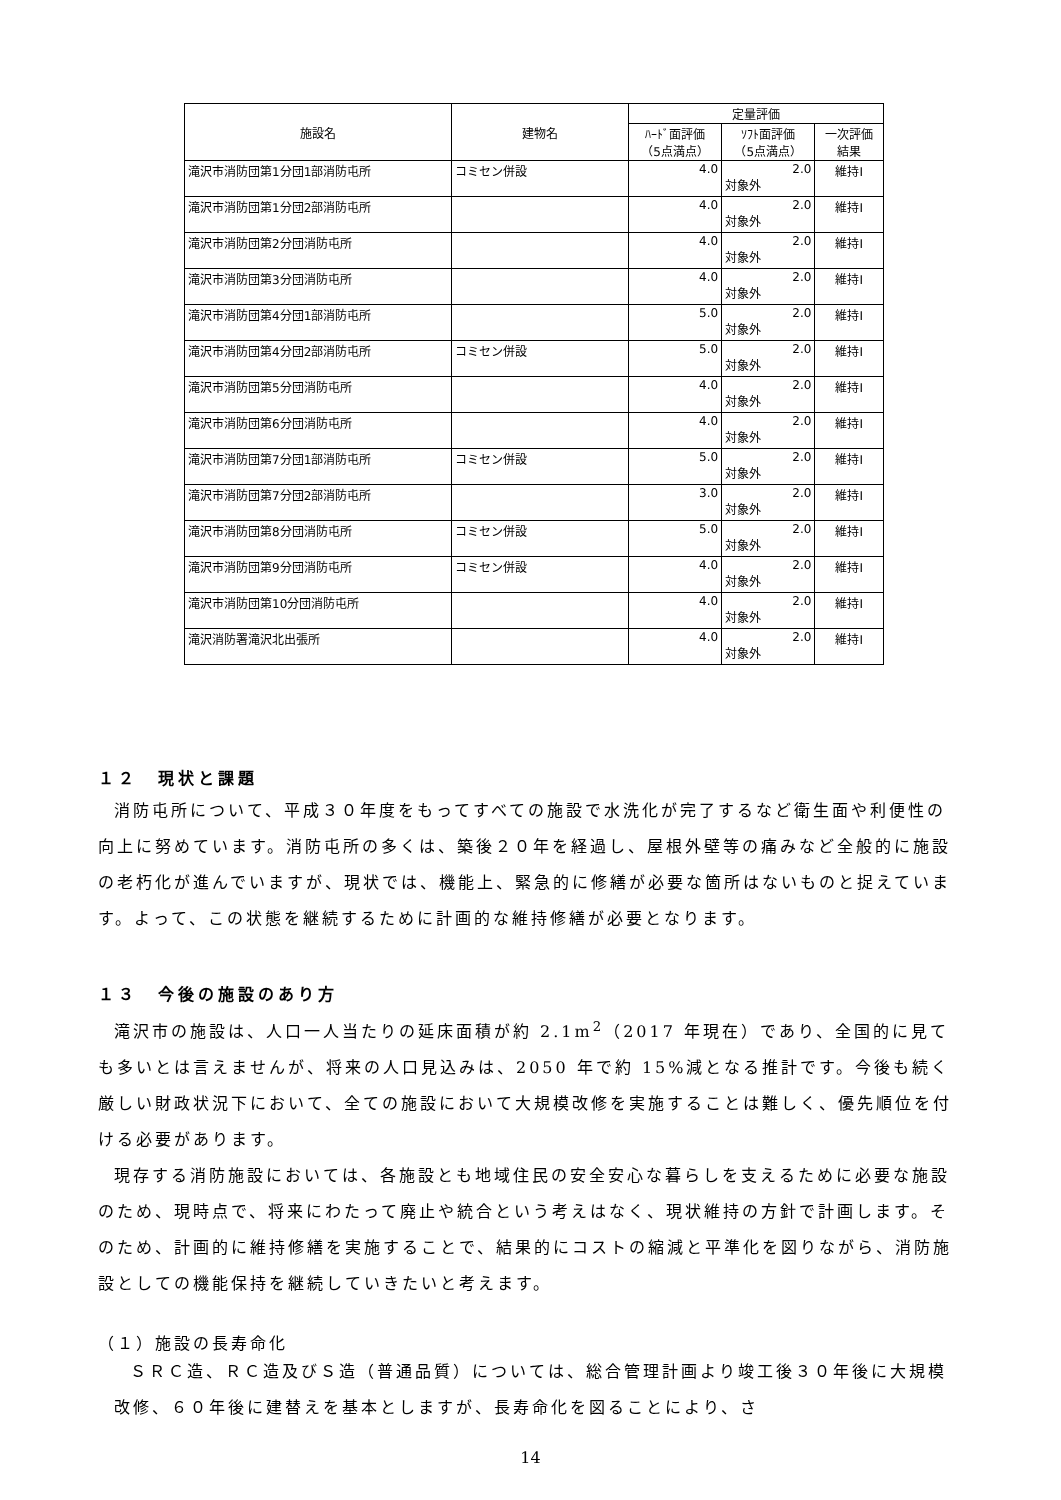| 施設名 | 建物名 | 定量評価 | | |
| --- | --- | --- | --- | --- |
| | | ﾊｰﾄﾞ面評価 （5点満点） | ｿﾌﾄ面評価 （5点満点） | 一次評価 結果 |
| 滝沢市消防団第1分団1部消防屯所 | コミセン併設 | 4.0 | 2.0 対象外 | 維持Ⅰ |
| 滝沢市消防団第1分団2部消防屯所 | | 4.0 | 2.0 対象外 | 維持Ⅰ |
| 滝沢市消防団第2分団消防屯所 | | 4.0 | 2.0 対象外 | 維持Ⅰ |
| 滝沢市消防団第3分団消防屯所 | | 4.0 | 2.0 対象外 | 維持Ⅰ |
| 滝沢市消防団第4分団1部消防屯所 | | 5.0 | 2.0 対象外 | 維持Ⅰ |
| 滝沢市消防団第4分団2部消防屯所 | コミセン併設 | 5.0 | 2.0 対象外 | 維持Ⅰ |
| 滝沢市消防団第5分団消防屯所 | | 4.0 | 2.0 対象外 | 維持Ⅰ |
| 滝沢市消防団第6分団消防屯所 | | 4.0 | 2.0 対象外 | 維持Ⅰ |
| 滝沢市消防団第7分団1部消防屯所 | コミセン併設 | 5.0 | 2.0 対象外 | 維持Ⅰ |
| 滝沢市消防団第7分団2部消防屯所 | | 3.0 | 2.0 対象外 | 維持Ⅰ |
| 滝沢市消防団第8分団消防屯所 | コミセン併設 | 5.0 | 2.0 対象外 | 維持Ⅰ |
| 滝沢市消防団第9分団消防屯所 | コミセン併設 | 4.0 | 2.0 対象外 | 維持Ⅰ |
| 滝沢市消防団第10分団消防屯所 | | 4.0 | 2.0 対象外 | 維持Ⅰ |
| 滝沢消防署滝沢北出張所 | | 4.0 | 2.0 対象外 | 維持Ⅰ |
１２　現状と課題
消防屯所について、平成３０年度をもってすべての施設で水洗化が完了するなど衛生面や利便性の向上に努めています。消防屯所の多くは、築後２０年を経過し、屋根外壁等の痛みなど全般的に施設の老朽化が進んでいますが、現状では、機能上、緊急的に修繕が必要な箇所はないものと捉えています。よって、この状態を継続するために計画的な維持修繕が必要となります。
１３　今後の施設のあり方
滝沢市の施設は、人口一人当たりの延床面積が約 2.1m<sup>2</sup>（2017 年現在）であり、全国的に見ても多いとは言えませんが、将来の人口見込みは、2050 年で約 15%減となる推計です。今後も続く厳しい財政状況下において、全ての施設において大規模改修を実施することは難しく、優先順位を付ける必要があります。
現存する消防施設においては、各施設とも地域住民の安全安心な暮らしを支えるために必要な施設のため、現時点で、将来にわたって廃止や統合という考えはなく、現状維持の方針で計画します。そのため、計画的に維持修繕を実施することで、結果的にコストの縮減と平準化を図りながら、消防施設としての機能保持を継続していきたいと考えます。
（１）施設の長寿命化
ＳＲＣ造、ＲＣ造及びＳ造（普通品質）については、総合管理計画より竣工後３０年後に大規模改修、６０年後に建替えを基本としますが、長寿命化を図ることにより、さ
14